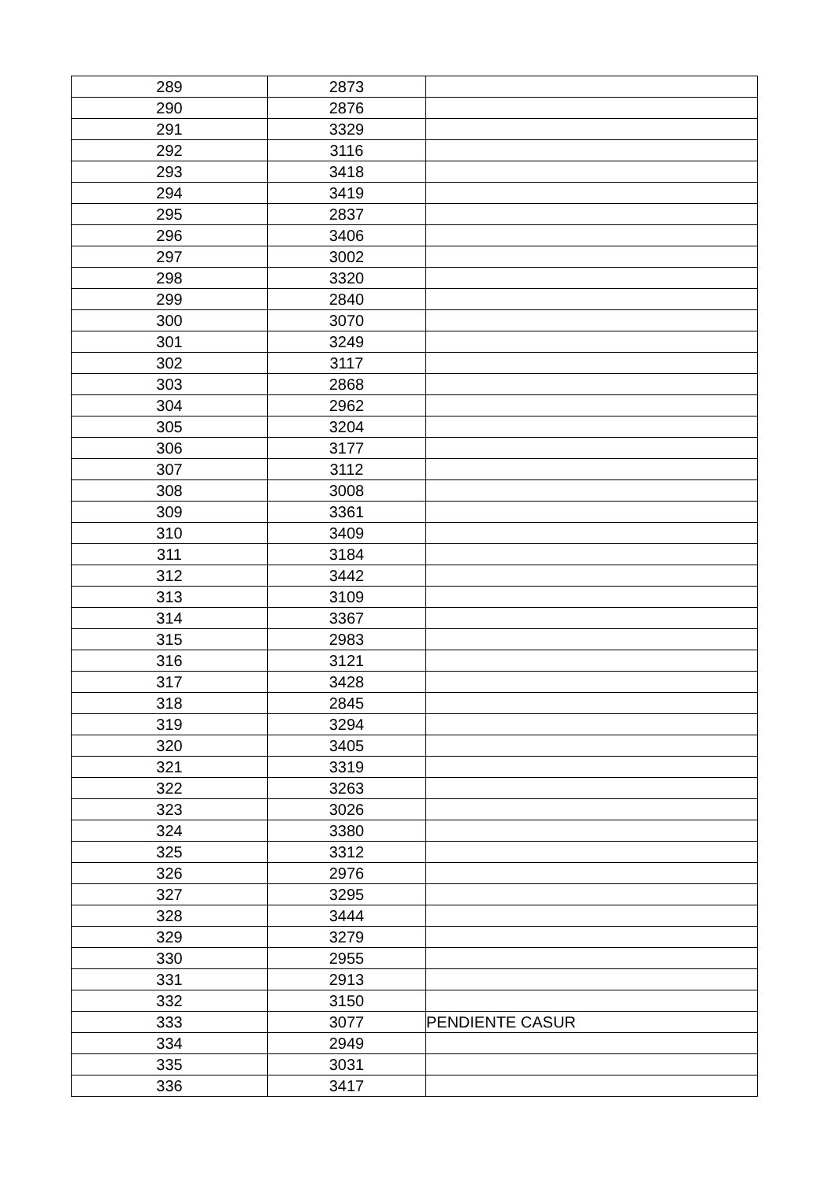| 289 | 2873 | |
| 290 | 2876 | |
| 291 | 3329 | |
| 292 | 3116 | |
| 293 | 3418 | |
| 294 | 3419 | |
| 295 | 2837 | |
| 296 | 3406 | |
| 297 | 3002 | |
| 298 | 3320 | |
| 299 | 2840 | |
| 300 | 3070 | |
| 301 | 3249 | |
| 302 | 3117 | |
| 303 | 2868 | |
| 304 | 2962 | |
| 305 | 3204 | |
| 306 | 3177 | |
| 307 | 3112 | |
| 308 | 3008 | |
| 309 | 3361 | |
| 310 | 3409 | |
| 311 | 3184 | |
| 312 | 3442 | |
| 313 | 3109 | |
| 314 | 3367 | |
| 315 | 2983 | |
| 316 | 3121 | |
| 317 | 3428 | |
| 318 | 2845 | |
| 319 | 3294 | |
| 320 | 3405 | |
| 321 | 3319 | |
| 322 | 3263 | |
| 323 | 3026 | |
| 324 | 3380 | |
| 325 | 3312 | |
| 326 | 2976 | |
| 327 | 3295 | |
| 328 | 3444 | |
| 329 | 3279 | |
| 330 | 2955 | |
| 331 | 2913 | |
| 332 | 3150 | |
| 333 | 3077 | PENDIENTE CASUR |
| 334 | 2949 | |
| 335 | 3031 | |
| 336 | 3417 | |